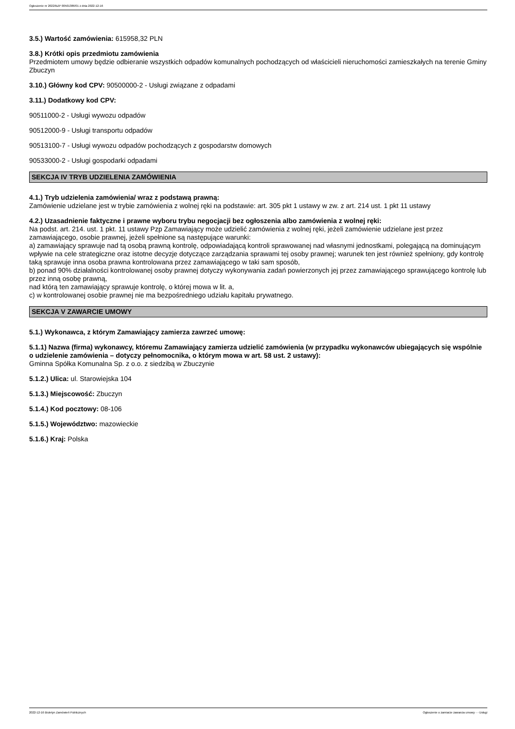Ogłoszenie nr 2022/BZP 00501386/01 z dnia 2022-12-16
3.5.) Wartość zamówienia: 615958,32 PLN
3.8.) Krótki opis przedmiotu zamówienia
Przedmiotem umowy będzie odbieranie wszystkich odpadów komunalnych pochodzących od właścicieli nieruchomości zamieszkałych na terenie Gminy Zbuczyn
3.10.) Główny kod CPV: 90500000-2 - Usługi związane z odpadami
3.11.) Dodatkowy kod CPV:
90511000-2 - Usługi wywozu odpadów
90512000-9 - Usługi transportu odpadów
90513100-7 - Usługi wywozu odpadów pochodzących z gospodarstw domowych
90533000-2 - Usługi gospodarki odpadami
SEKCJA IV TRYB UDZIELENIA ZAMÓWIENIA
4.1.) Tryb udzielenia zamówienia/ wraz z podstawą prawną:
Zamówienie udzielane jest w trybie zamówienia z wolnej ręki na podstawie: art. 305 pkt 1 ustawy w zw. z art. 214 ust. 1 pkt 11 ustawy
4.2.) Uzasadnienie faktyczne i prawne wyboru trybu negocjacji bez ogłoszenia albo zamówienia z wolnej ręki:
Na podst. art. 214. ust. 1 pkt. 11 ustawy Pzp Zamawiający może udzielić zamówienia z wolnej ręki, jeżeli zamówienie udzielane jest przez zamawiającego, osobie prawnej, jeżeli spełnione są następujące warunki:
a) zamawiający sprawuje nad tą osobą prawną kontrolę, odpowiadającą kontroli sprawowanej nad własnymi jednostkami, polegającą na dominującym wpływie na cele strategiczne oraz istotne decyzje dotyczące zarządzania sprawami tej osoby prawnej; warunek ten jest również spełniony, gdy kontrolę taką sprawuje inna osoba prawna kontrolowana przez zamawiającego w taki sam sposób,
b) ponad 90% działalności kontrolowanej osoby prawnej dotyczy wykonywania zadań powierzonych jej przez zamawiającego sprawującego kontrolę lub przez inną osobę prawną,
nad którą ten zamawiający sprawuje kontrolę, o której mowa w lit. a,
c) w kontrolowanej osobie prawnej nie ma bezpośredniego udziału kapitału prywatnego.
SEKCJA V ZAWARCIE UMOWY
5.1.) Wykonawca, z którym Zamawiający zamierza zawrzeć umowę:
5.1.1) Nazwa (firma) wykonawcy, któremu Zamawiający zamierza udzielić zamówienia (w przypadku wykonawców ubiegających się wspólnie o udzielenie zamówienia – dotyczy pełnomocnika, o którym mowa w art. 58 ust. 2 ustawy):
Gminna Spółka Komunalna Sp. z o.o. z siedzibą w Zbuczynie
5.1.2.) Ulica: ul. Starowiejska 104
5.1.3.) Miejscowość: Zbuczyn
5.1.4.) Kod pocztowy: 08-106
5.1.5.) Województwo: mazowieckie
5.1.6.) Kraj: Polska
2022-12-16 Biuletyn Zamówień Publicznych Ogłoszenie o zamiarze zawarcia umowy - - Usługi